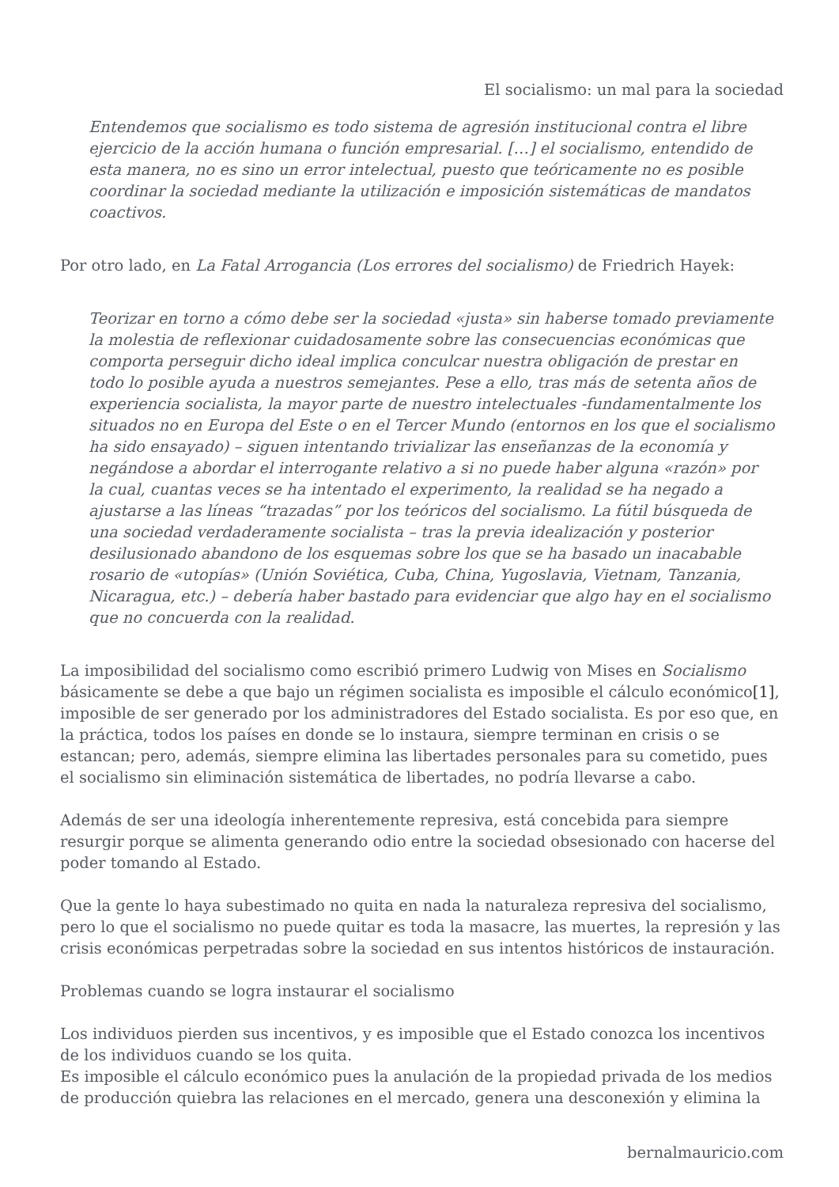El socialismo: un mal para la sociedad
Entendemos que socialismo es todo sistema de agresión institucional contra el libre ejercicio de la acción humana o función empresarial. […] el socialismo, entendido de esta manera, no es sino un error intelectual, puesto que teóricamente no es posible coordinar la sociedad mediante la utilización e imposición sistemáticas de mandatos coactivos.
Por otro lado, en La Fatal Arrogancia (Los errores del socialismo) de Friedrich Hayek:
Teorizar en torno a cómo debe ser la sociedad «justa» sin haberse tomado previamente la molestia de reflexionar cuidadosamente sobre las consecuencias económicas que comporta perseguir dicho ideal implica conculcar nuestra obligación de prestar en todo lo posible ayuda a nuestros semejantes. Pese a ello, tras más de setenta años de experiencia socialista, la mayor parte de nuestro intelectuales -fundamentalmente los situados no en Europa del Este o en el Tercer Mundo (entornos en los que el socialismo ha sido ensayado) – siguen intentando trivializar las enseñanzas de la economía y negándose a abordar el interrogante relativo a si no puede haber alguna «razón» por la cual, cuantas veces se ha intentado el experimento, la realidad se ha negado a ajustarse a las líneas “trazadas” por los teóricos del socialismo. La fútil búsqueda de una sociedad verdaderamente socialista – tras la previa idealización y posterior desilusionado abandono de los esquemas sobre los que se ha basado un inacabable rosario de «utopías» (Unión Soviética, Cuba, China, Yugoslavia, Vietnam, Tanzania, Nicaragua, etc.) – debería haber bastado para evidenciar que algo hay en el socialismo que no concuerda con la realidad.
La imposibilidad del socialismo como escribió primero Ludwig von Mises en Socialismo básicamente se debe a que bajo un régimen socialista es imposible el cálculo económico[1], imposible de ser generado por los administradores del Estado socialista. Es por eso que, en la práctica, todos los países en donde se lo instaura, siempre terminan en crisis o se estancan; pero, además, siempre elimina las libertades personales para su cometido, pues el socialismo sin eliminación sistemática de libertades, no podría llevarse a cabo.
Además de ser una ideología inherentemente represiva, está concebida para siempre resurgir porque se alimenta generando odio entre la sociedad obsesionado con hacerse del poder tomando al Estado.
Que la gente lo haya subestimado no quita en nada la naturaleza represiva del socialismo, pero lo que el socialismo no puede quitar es toda la masacre, las muertes, la represión y las crisis económicas perpetradas sobre la sociedad en sus intentos históricos de instauración.
Problemas cuando se logra instaurar el socialismo
Los individuos pierden sus incentivos, y es imposible que el Estado conozca los incentivos de los individuos cuando se los quita.
Es imposible el cálculo económico pues la anulación de la propiedad privada de los medios de producción quiebra las relaciones en el mercado, genera una desconexión y elimina la
bernalmauricio.com